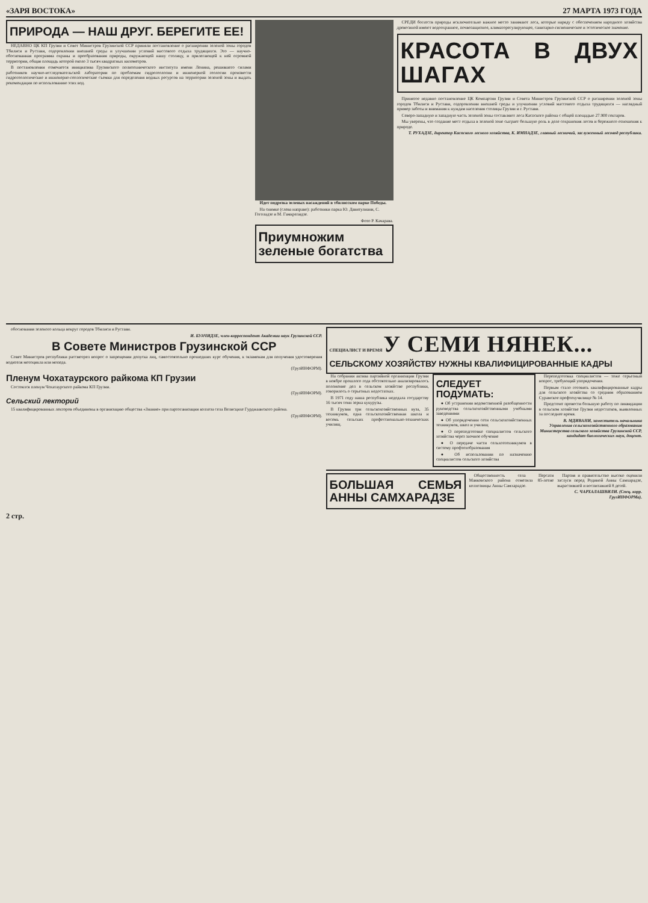«ЗАРЯ ВОСТОКА» 27 МАРТА 1973 ГОДА
ПРИРОДА — НАШ ДРУГ. БЕРЕГИТЕ ЕЕ!
НЕДАВНО ЦК КП Грузии и Совет Министров Грузинской ССР приняли постановление о расширении зеленой зоны городов Тбилиси и Рустави, оздоровлении внешней среды и улучшении условий массового отдыха трудящихся. Это — научно-обоснованная программа охраны и преобразования природы, окружающей нашу столицу, и прилегающей к ней огромной территории, общая площадь которой около 3 тысяч квадратных километров.
В постановлении отмечается инициатива Грузинского политехнического института имени Ленина, решившего силами работников научно-исследовательской лаборатории по проблемам гидрогеологии и инженерной геологии произвести гидрогеологические и инженерно-геологические съемки для определения водных ресурсов на территории зеленой зоны и выдать рекомендации по использованию этих вод.
Идет подрезка зеленых насаждений в тбилисском парке Победы.
На снимке (слева направо): работники парка Ю. Давитулиани, С. Гоголадзе и М. Гамкрелидзе.
Фото Р. Качарава.
Приумножим зеленые богатства
СРЕДИ богатств природы исключительно важное место занимают леса, которые наряду с обеспечением народного хозяйства древесиной имеют водоохранное, почвозащитное, климаторегулирующее, санитарно-гигиеническое и эстетическое значение.
КРАСОТА В ДВУХ ШАГАХ
Принятое недавно постановление ЦК Компартии Грузии и Совета Министров Грузинской ССР о расширении зеленой зоны городов Тбилиси и Рустави, оздоровлении внешней среды и улучшении условий массового отдыха трудящихся — наглядный пример заботы и внимания к нуждам населения столицы Грузии и г. Рустави.
Северо-западную и западную часть зеленой зоны составляют леса Каспского района с общей площадью 27.900 гектаров.
Мы уверены, что создание мест отдыха в зеленой зоне сыграет большую роль в деле сохранения лесов и бережного отношения к природе.
Т. РУХАДЗЕ, директор Каспского лесного хозяйства, К. ИМНАДЗЕ, главный лесничий, заслуженный лесовод республики.
обоснования зеленого кольца вокруг городов Тбилиси и Рустави.
И. БУАЧИДЗЕ, член-корреспондент Академии наук Грузинской ССР.
В Совете Министров Грузинской ССР
Совет Министров республики рассмотрел вопрос о запрещении допуска лиц, самостоятельно прошедших курс обучения, к экзаменам для получения удостоверения водителя мотоцикла или мопеда.
(ГрузИНФОРМ).
Пленум Чохатаурского райкома КП Грузии
Состоялся пленум Чохатаурского райкома КП Грузии.
(ГрузИНФОРМ).
Сельский лекторий
15 квалифицированных лекторов объединены в организацию общества «Знание» при партоганизации колхоза села Велисцихе Гурджаанского района.
(ГрузИНФОРМ).
СПЕЦИАЛИСТ И ВРЕМЯ У СЕМИ НЯНЕК...
СЕЛЬСКОМУ ХОЗЯЙСТВУ НУЖНЫ КВАЛИФИЦИРОВАННЫЕ КАДРЫ
На собрании актива партийной организации Грузии в ноябре прошлого года обстоятельно анализировалось положение дел в сельском хозяйстве республики, говорилось о серьезных недостатках.
В 1971 году наша республика недодала государству 16 тысяч тонн зерна кукурузы.
В Грузии три сельскохозяйственных вуза, 35 техникумов, одна сельскохозяйственная школа и восемь сельских профессионально-технических училищ.
СЛЕДУЕТ ПОДУМАТЬ:
● Об устранении ведомственной разобщенности руководства сельскохозяйственными учебными заведениями
● Об упорядочении сети сельскохозяйственных техникумов, школ и училищ
● О переподготовке специалистов сельского хозяйства через заочное обучение
● О передаче части сельхозтехникумов в систему профтехобразования
● Об использовании по назначению специалистов сельского хозяйства
Переподготовка специалистов — тоже серьезный вопрос, требующий упорядочения.
Первым стало готовить квалифицированные кадры для сельского хозяйства со средним образованием Сурамское профтехучилище № 14.
Предстоит провести большую работу по ликвидации в сельском хозяйстве Грузии недостатков, выявленных за последнее время.
В. МДИВАНИ, заместитель начальника Управления сельскохозяйственного образования Министерства сельского хозяйства Грузинской ССР, кандидат биологических наук, доцент.
БОЛЬШАЯ СЕМЬЯ АННЫ САМХАРАДЗЕ
Общественность села Персати Маяковского района отметила 85-летие колхозницы Анны Самхарадзе.
Партия и правительство высоко оценили заслуги перед Родиной Анны Самхарадзе, вырастившей и воспитавшей 8 детей.
С. ЧАРХАЛАШВИЛИ. (Спец. корр. ГрузИНФОРМа).
2 стр.